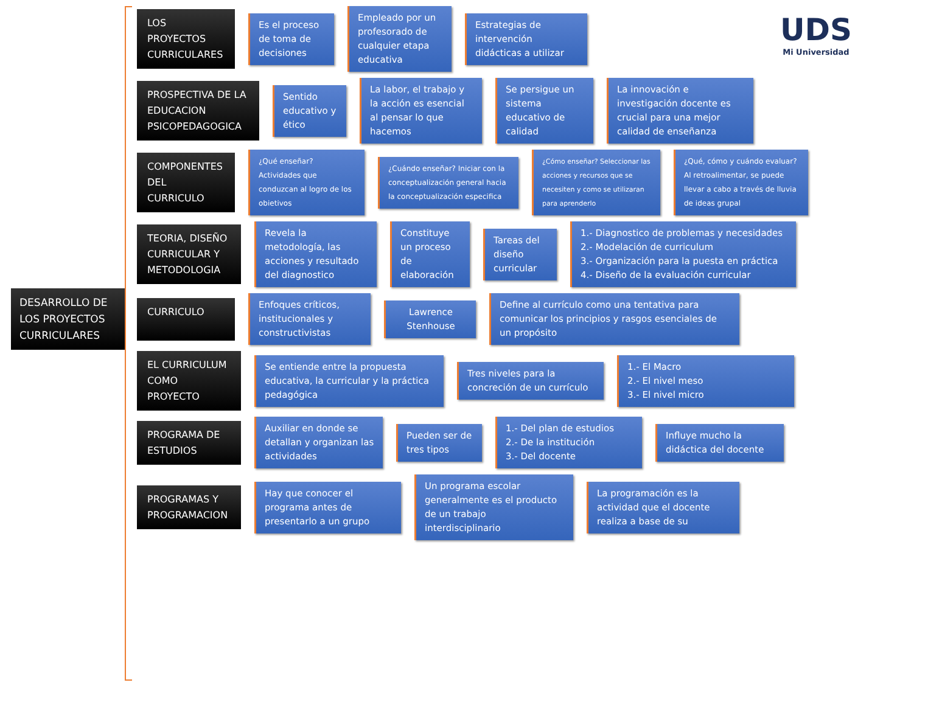DESARROLLO DE LOS PROYECTOS CURRICULARES
UDS
Mi Universidad
LOS PROYECTOS CURRICULARES
Es el proceso de toma de decisiones
Empleado por un profesorado de cualquier etapa educativa
Estrategias de intervención didácticas a utilizar
PROSPECTIVA DE LA EDUCACION PSICOPEDAGOGICA
Sentido educativo y ético
La labor, el trabajo y la acción es esencial al pensar lo que hacemos
Se persigue un sistema educativo de calidad
La innovación e investigación docente es crucial para una mejor calidad de enseñanza
COMPONENTES DEL CURRICULO
¿Qué enseñar? Actividades que conduzcan al logro de los obietivos
¿Cuándo enseñar? Iniciar con la conceptualización general hacia la conceptualización especifica
¿Cómo enseñar? Seleccionar las acciones y recursos que se necesiten y como se utilizaran para aprenderlo
¿Qué, cómo y cuándo evaluar? Al retroalimentar, se puede llevar a cabo a través de lluvia de ideas grupal
TEORIA, DISEÑO CURRICULAR Y METODOLOGIA
Revela la metodología, las acciones y resultado del diagnostico
Constituye un proceso de elaboración
Tareas del diseño curricular
1.- Diagnostico de problemas y necesidades
2.- Modelación de curriculum
3.- Organización para la puesta en práctica
4.- Diseño de la evaluación curricular
CURRICULO
Enfoques críticos, institucionales y constructivistas
Lawrence Stenhouse
Define al currículo como una tentativa para comunicar los principios y rasgos esenciales de un propósito
EL CURRICULUM COMO PROYECTO
Se entiende entre la propuesta educativa, la curricular y la práctica pedagógica
Tres niveles para la concreción de un currículo
1.- El Macro
2.- El nivel meso
3.- El nivel micro
PROGRAMA DE ESTUDIOS
Auxiliar en donde se detallan y organizan las actividades
Pueden ser de tres tipos
1.- Del plan de estudios
2.- De la institución
3.- Del docente
Influye mucho la didáctica del docente
PROGRAMAS Y PROGRAMACION
Hay que conocer el programa antes de presentarlo a un grupo
Un programa escolar generalmente es el producto de un trabajo interdisciplinario
La programación es la actividad que el docente realiza a base de su